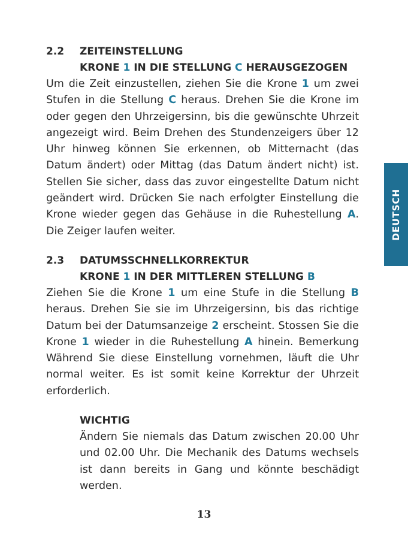2.2 ZEITEINSTELLUNG
KRONE 1 IN DIE STELLUNG C HERAUSGEZOGEN
Um die Zeit einzustellen, ziehen Sie die Krone 1 um zwei Stufen in die Stellung C heraus. Drehen Sie die Krone im oder gegen den Uhrzeigersinn, bis die gewünschte Uhrzeit angezeigt wird. Beim Drehen des Stundenzeigers über 12 Uhr hinweg können Sie erkennen, ob Mitternacht (das Datum ändert) oder Mittag (das Datum ändert nicht) ist. Stellen Sie sicher, dass das zuvor eingestellte Datum nicht geändert wird. Drücken Sie nach erfolgter Einstellung die Krone wieder gegen das Gehäuse in die Ruhestellung A. Die Zeiger laufen weiter.
2.3 DATUMSSCHNELLKORREKTUR
KRONE 1 IN DER MITTLEREN STELLUNG B
Ziehen Sie die Krone 1 um eine Stufe in die Stellung B heraus. Drehen Sie sie im Uhrzeigersinn, bis das richtige Datum bei der Datumsanzeige 2 erscheint. Stossen Sie die Krone 1 wieder in die Ruhestellung A hinein. Bemerkung Während Sie diese Einstellung vornehmen, läuft die Uhr normal weiter. Es ist somit keine Korrektur der Uhrzeit erforderlich.
WICHTIG
Ändern Sie niemals das Datum zwischen 20.00 Uhr und 02.00 Uhr. Die Mechanik des Datums wechsels ist dann bereits in Gang und könnte beschädigt werden.
DEUTSCH
13